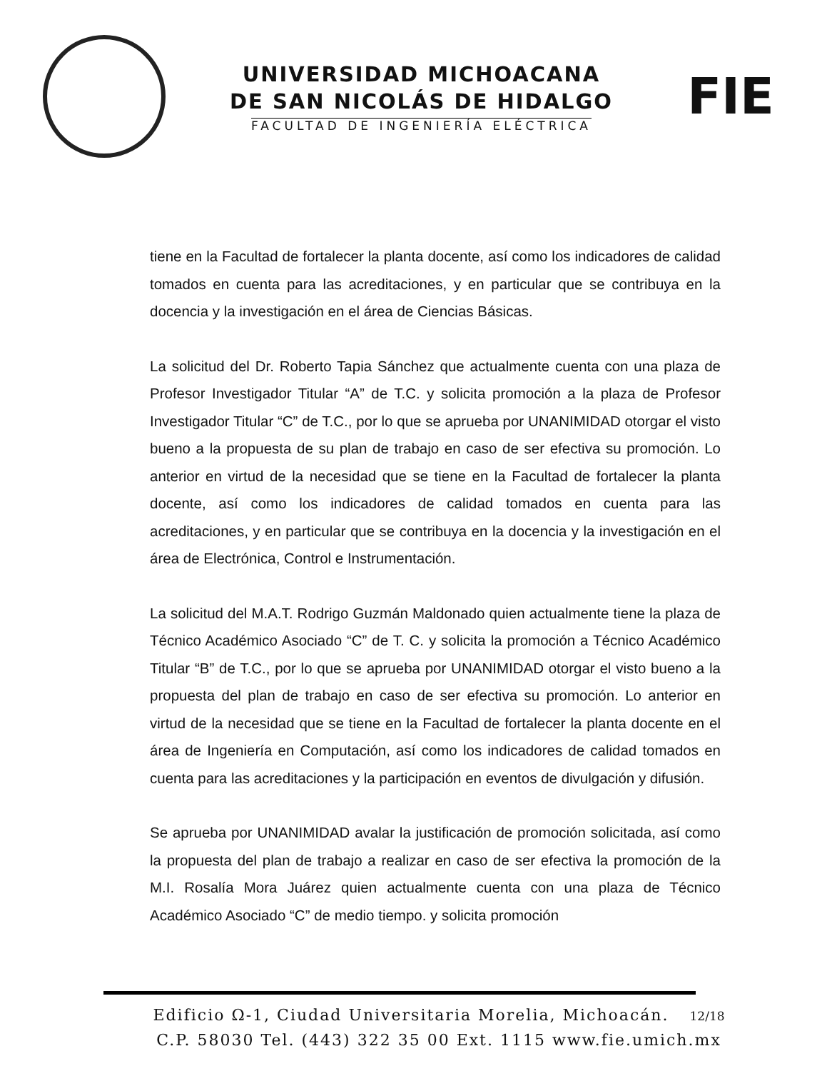UNIVERSIDAD MICHOACANA
DE SAN NICOLÁS DE HIDALGO
FACULTAD DE INGENIERÍA ELÉCTRICA
FIE
tiene en la Facultad de fortalecer la planta docente, así como los indicadores de calidad tomados en cuenta para las acreditaciones, y en particular que se contribuya en la docencia y la investigación en el área de Ciencias Básicas.
La solicitud del Dr. Roberto Tapia Sánchez que actualmente cuenta con una plaza de Profesor Investigador Titular “A” de T.C. y solicita promoción a la plaza de Profesor Investigador Titular “C” de T.C., por lo que se aprueba por UNANIMIDAD otorgar el visto bueno a la propuesta de su plan de trabajo en caso de ser efectiva su promoción. Lo anterior en virtud de la necesidad que se tiene en la Facultad de fortalecer la planta docente, así como los indicadores de calidad tomados en cuenta para las acreditaciones, y en particular que se contribuya en la docencia y la investigación en el área de Electrónica, Control e Instrumentación.
La solicitud del M.A.T. Rodrigo Guzmán Maldonado quien actualmente tiene la plaza de Técnico Académico Asociado “C” de T. C. y solicita la promoción a Técnico Académico Titular “B” de T.C., por lo que se aprueba por UNANIMIDAD otorgar el visto bueno a la propuesta del plan de trabajo en caso de ser efectiva su promoción. Lo anterior en virtud de la necesidad que se tiene en la Facultad de fortalecer la planta docente en el área de Ingeniería en Computación, así como los indicadores de calidad tomados en cuenta para las acreditaciones y la participación en eventos de divulgación y difusión.
Se aprueba por UNANIMIDAD avalar la justificación de promoción solicitada, así como la propuesta del plan de trabajo a realizar en caso de ser efectiva la promoción de la M.I. Rosalía Mora Juárez quien actualmente cuenta con una plaza de Técnico Académico Asociado “C” de medio tiempo. y solicita promoción
Edificio Ω-1, Ciudad Universitaria Morelia, Michoacán. 12/18
C.P. 58030 Tel. (443) 322 35 00 Ext. 1115 www.fie.umich.mx